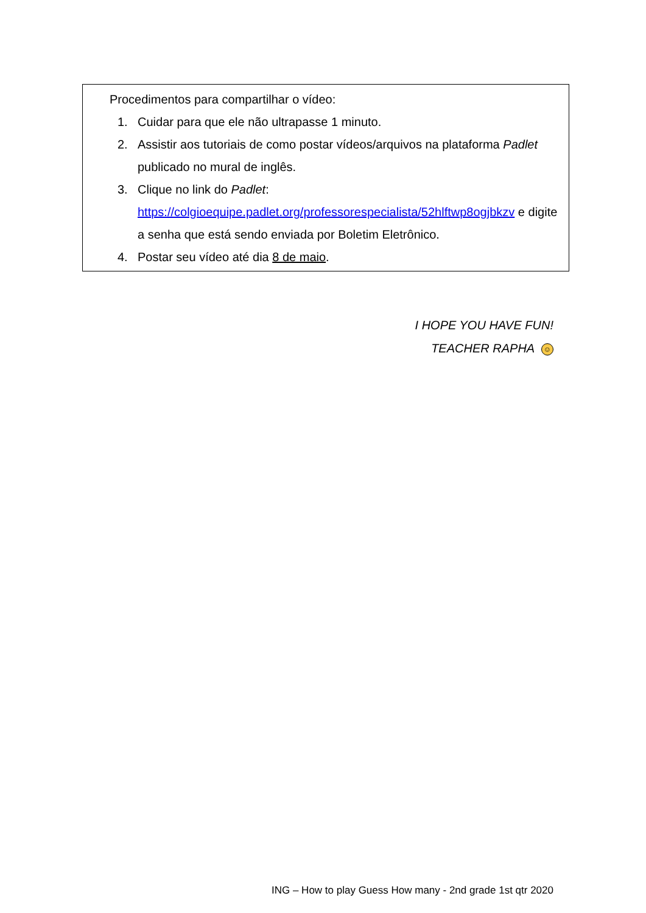Procedimentos para compartilhar o vídeo:
1. Cuidar para que ele não ultrapasse 1 minuto.
2. Assistir aos tutoriais de como postar vídeos/arquivos na plataforma Padlet publicado no mural de inglês.
3. Clique no link do Padlet: https://colgioequipe.padlet.org/professorespecialista/52hlftwp8ogjbkzv e digite a senha que está sendo enviada por Boletim Eletrônico.
4. Postar seu vídeo até dia 8 de maio.
I HOPE YOU HAVE FUN!
TEACHER RAPHA ☺
ING – How to play Guess How many - 2nd grade 1st qtr 2020